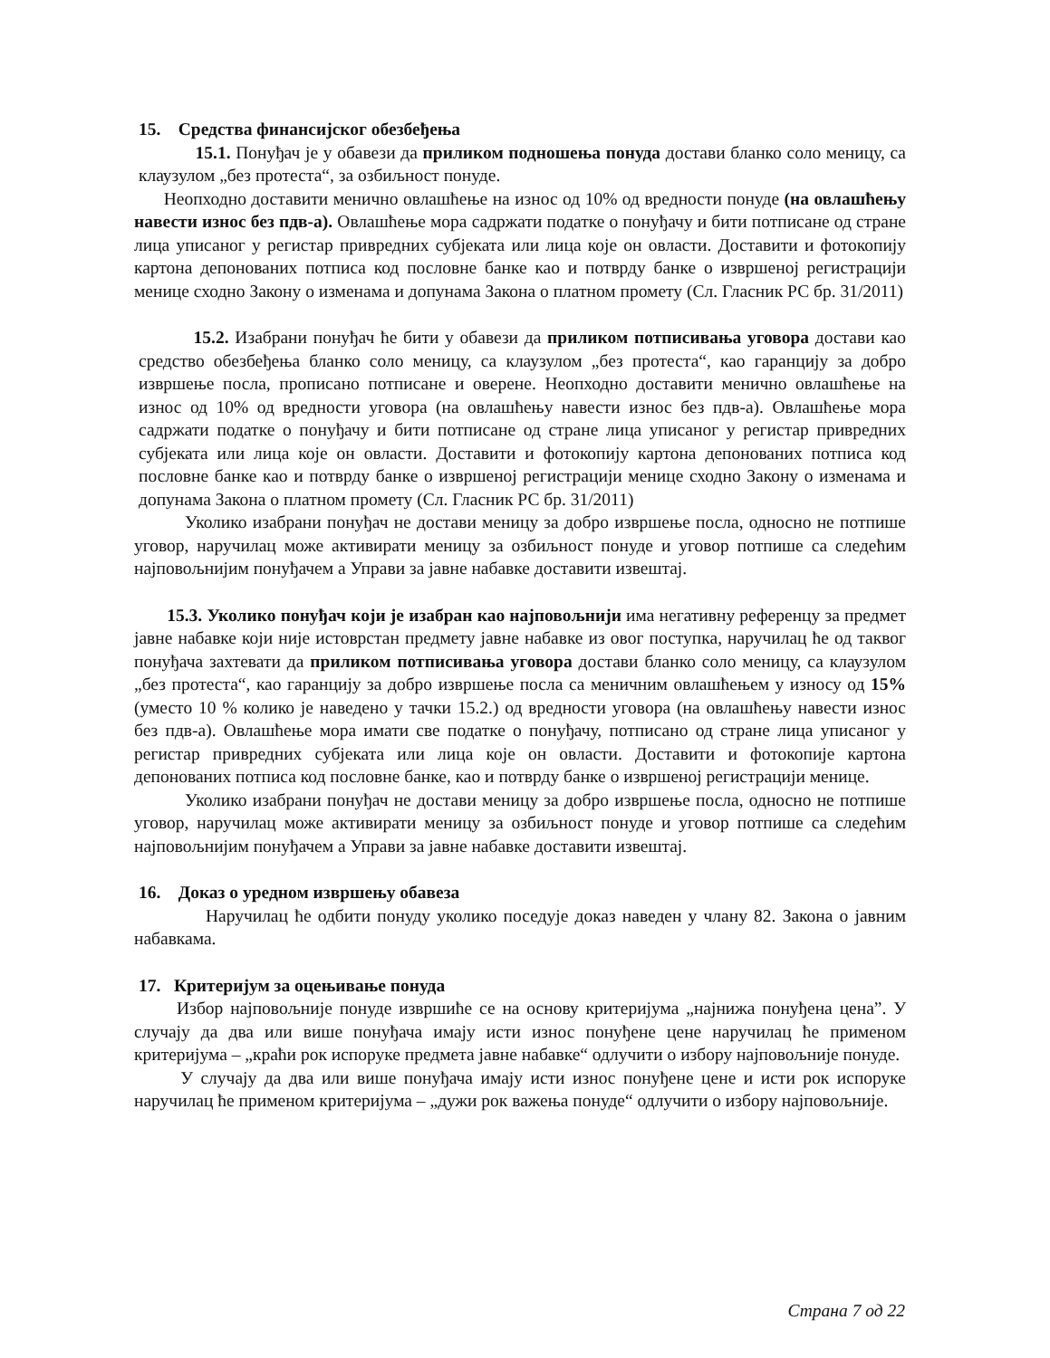15. Средства финансијског обезбеђења
15.1. Понуђач је у обавези да приликом подношења понуда достави бланко соло меницу, са клаузулом „без протеста“, за озбиљност понуде.
Неопходно доставити менично овлашћење на износ од 10% од вредности понуде (на овлашћењу навести износ без пдв-а). Овлашћење мора садржати податке о понуђачу и бити потписане од стране лица уписаног у регистар привредних субјеката или лица које он овласти. Доставити и фотокопију картона депонованих потписа код пословне банке као и потврду банке о извршеној регистрацији менице сходно Закону о изменама и допунама Закона о платном промету (Сл. Гласник РС бр. 31/2011)
15.2. Изабрани понуђач ће бити у обавези да приликом потписивања уговора достави као средство обезбеђења бланко соло меницу, са клаузулом „без протеста“, као гаранцију за добро извршење посла, прописано потписане и оверене. Неопходно доставити менично овлашћење на износ од 10% од вредности уговора (на овлашћењу навести износ без пдв-а). Овлашћење мора садржати податке о понуђачу и бити потписане од стране лица уписаног у регистар привредних субјеката или лица које он овласти. Доставити и фотокопију картона депонованих потписа код пословне банке као и потврду банке о извршеној регистрацији менице сходно Закону о изменама и допунама Закона о платном промету (Сл. Гласник РС бр. 31/2011)
Уколико изабрани понуђач не достави меницу за добро извршење посла, односно не потпише уговор, наручилац може активирати меницу за озбиљност понуде и уговор потпише са следећим најповољнијим понуђачем а Управи за јавне набавке доставити извештај.
15.3. Уколико понуђач који је изабран као најповољнији има негативну референцу за предмет јавне набавке који није истоврстан предмету јавне набавке из овог поступка, наручилац ће од таквог понуђача захтевати да приликом потписивања уговора достави бланко соло меницу, са клаузулом „без протеста“, као гаранцију за добро извршење посла са меничним овлашћењем у износу од 15% (уместо 10 % колико је наведено у тачки 15.2.) од вредности уговора (на овлашћењу навести износ без пдв-а). Овлашћење мора имати све податке о понуђачу, потписано од стране лица уписаног у регистар привредних субјеката или лица које он овласти. Доставити и фотокопије картона депонованих потписа код пословне банке, као и потврду банке о извршеној регистрацији менице.
Уколико изабрани понуђач не достави меницу за добро извршење посла, односно не потпише уговор, наручилац може активирати меницу за озбиљност понуде и уговор потпише са следећим најповољнијим понуђачем а Управи за јавне набавке доставити извештај.
16. Доказ о уредном извршењу обавеза
Наручилац ће одбити понуду уколико поседује доказ наведен у члану 82. Закона о јавним набавкама.
17. Критеријум за оцењивање понуда
Избор најповољније понуде извршиће се на основу критеријума „најнижа понуђена цена”. У случају да два или више понуђача имају исти износ понуђене цене наручилац ће применом критеријума – „краћи рок испоруке предмета јавне набавке“ одлучити о избору најповољније понуде.
У случају да два или више понуђача имају исти износ понуђене цене и исти рок испоруке наручилац ће применом критеријума – „дужи рок важења понуде“ одлучити о избору најповољније.
Страна 7 од 22